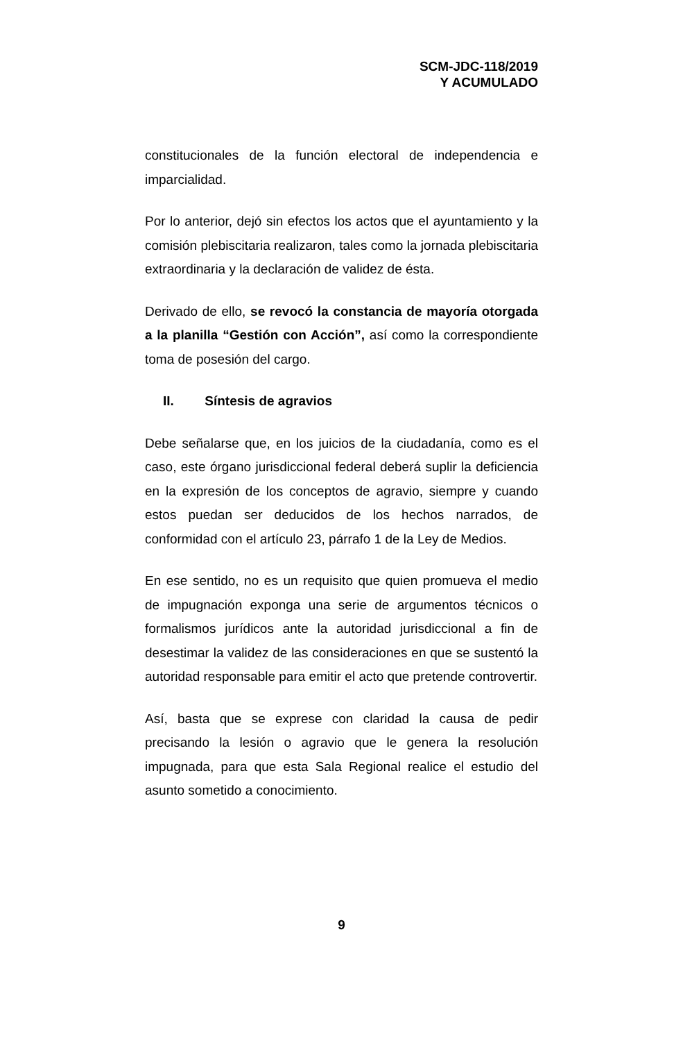SCM-JDC-118/2019
Y ACUMULADO
constitucionales de la función electoral de independencia e imparcialidad.
Por lo anterior, dejó sin efectos los actos que el ayuntamiento y la comisión plebiscitaria realizaron, tales como la jornada plebiscitaria extraordinaria y la declaración de validez de ésta.
Derivado de ello, se revocó la constancia de mayoría otorgada a la planilla “Gestión con Acción”, así como la correspondiente toma de posesión del cargo.
II. Síntesis de agravios
Debe señalarse que, en los juicios de la ciudadanía, como es el caso, este órgano jurisdiccional federal deberá suplir la deficiencia en la expresión de los conceptos de agravio, siempre y cuando estos puedan ser deducidos de los hechos narrados, de conformidad con el artículo 23, párrafo 1 de la Ley de Medios.
En ese sentido, no es un requisito que quien promueva el medio de impugnación exponga una serie de argumentos técnicos o formalismos jurídicos ante la autoridad jurisdiccional a fin de desestimar la validez de las consideraciones en que se sustentó la autoridad responsable para emitir el acto que pretende controvertir.
Así, basta que se exprese con claridad la causa de pedir precisando la lesión o agravio que le genera la resolución impugnada, para que esta Sala Regional realice el estudio del asunto sometido a conocimiento.
9